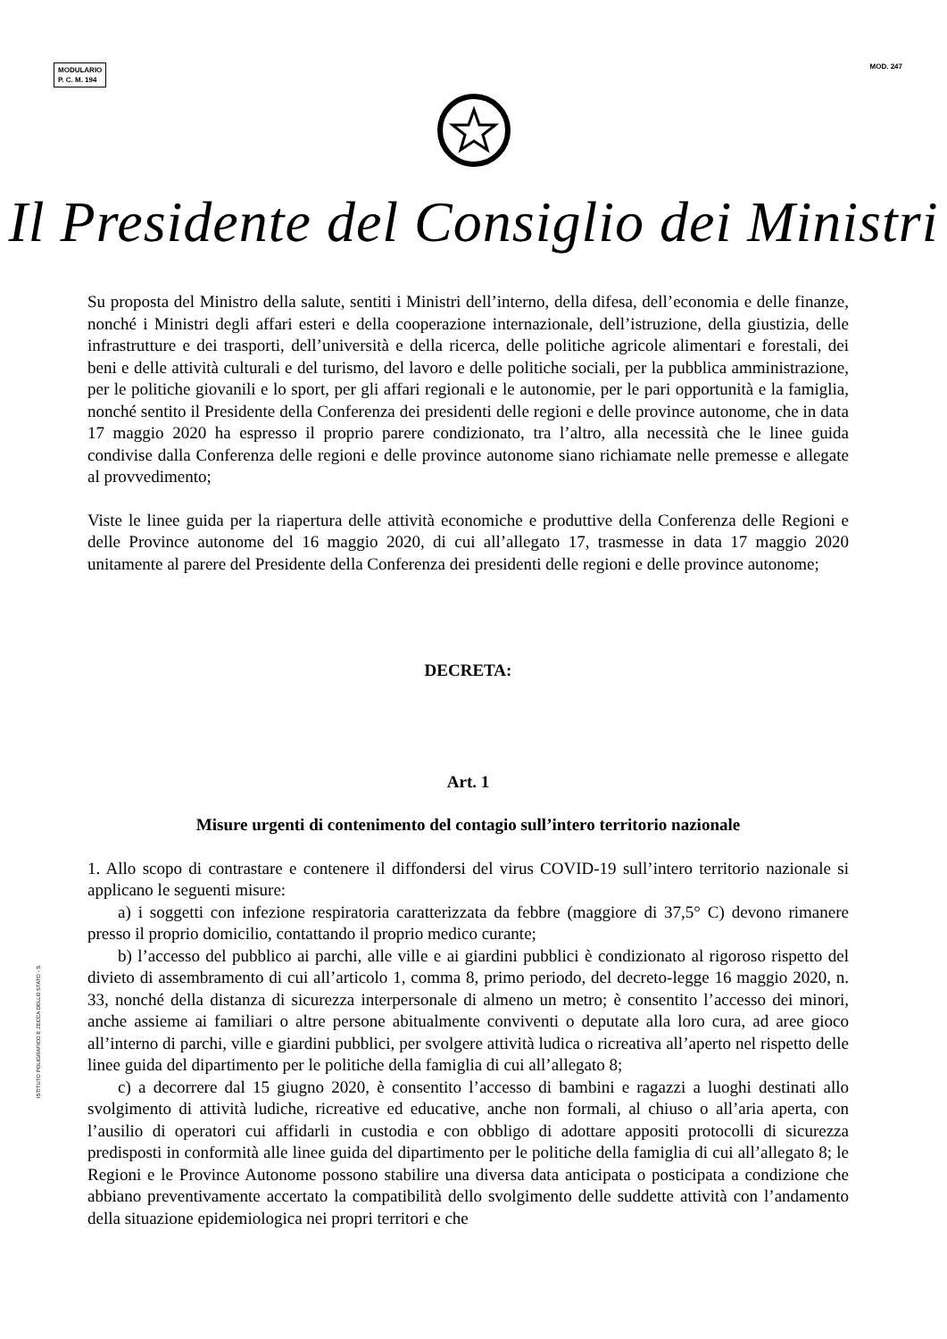MODULARIO
P. C. M. 194
MOD. 247
Il Presidente del Consiglio dei Ministri
Su proposta del Ministro della salute, sentiti i Ministri dell’interno, della difesa, dell’economia e delle finanze, nonché i Ministri degli affari esteri e della cooperazione internazionale, dell’istruzione, della giustizia, delle infrastrutture e dei trasporti, dell’università e della ricerca, delle politiche agricole alimentari e forestali, dei beni e delle attività culturali e del turismo, del lavoro e delle politiche sociali, per la pubblica amministrazione, per le politiche giovanili e lo sport, per gli affari regionali e le autonomie, per le pari opportunità e la famiglia, nonché sentito il Presidente della Conferenza dei presidenti delle regioni e delle province autonome, che in data 17 maggio 2020 ha espresso il proprio parere condizionato, tra l’altro, alla necessità che le linee guida condivise dalla Conferenza delle regioni e delle province autonome siano richiamate nelle premesse e allegate al provvedimento;
Viste le linee guida per la riapertura delle attività economiche e produttive della Conferenza delle Regioni e delle Province autonome del 16 maggio 2020, di cui all’allegato 17, trasmesse in data 17 maggio 2020 unitamente al parere del Presidente della Conferenza dei presidenti delle regioni e delle province autonome;
DECRETA:
Art. 1
Misure urgenti di contenimento del contagio sull’intero territorio nazionale
1. Allo scopo di contrastare e contenere il diffondersi del virus COVID-19 sull’intero territorio nazionale si applicano le seguenti misure:
a) i soggetti con infezione respiratoria caratterizzata da febbre (maggiore di 37,5° C) devono rimanere presso il proprio domicilio, contattando il proprio medico curante;
b) l’accesso del pubblico ai parchi, alle ville e ai giardini pubblici è condizionato al rigoroso rispetto del divieto di assembramento di cui all’articolo 1, comma 8, primo periodo, del decreto-legge 16 maggio 2020, n. 33, nonché della distanza di sicurezza interpersonale di almeno un metro; è consentito l’accesso dei minori, anche assieme ai familiari o altre persone abitualmente conviventi o deputate alla loro cura, ad aree gioco all’interno di parchi, ville e giardini pubblici, per svolgere attività ludica o ricreativa all’aperto nel rispetto delle linee guida del dipartimento per le politiche della famiglia di cui all’allegato 8;
c) a decorrere dal 15 giugno 2020, è consentito l’accesso di bambini e ragazzi a luoghi destinati allo svolgimento di attività ludiche, ricreative ed educative, anche non formali, al chiuso o all’aria aperta, con l’ausilio di operatori cui affidarli in custodia e con obbligo di adottare appositi protocolli di sicurezza predisposti in conformità alle linee guida del dipartimento per le politiche della famiglia di cui all’allegato 8; le Regioni e le Province Autonome possono stabilire una diversa data anticipata o posticipata a condizione che abbiano preventivamente accertato la compatibilità dello svolgimento delle suddette attività con l’andamento della situazione epidemiologica nei propri territori e che
ISTITUTO POLIGRAFICO E ZECCA DELLO STATO - S.